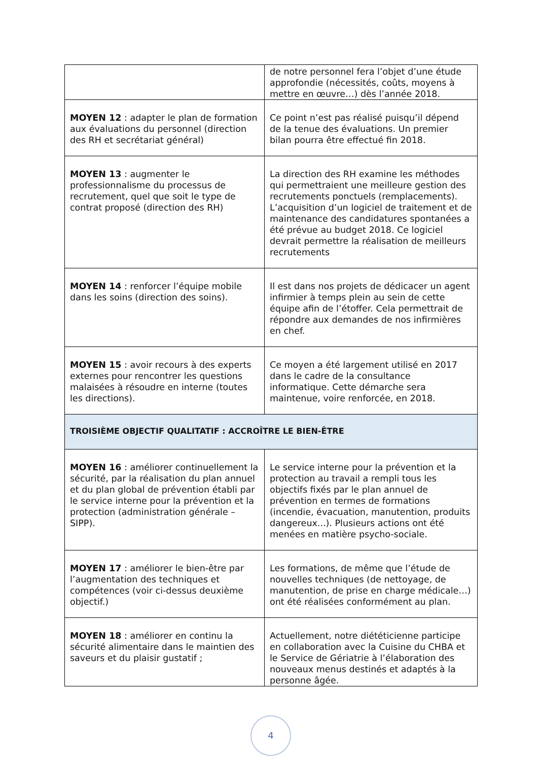| | de notre personnel fera l’objet d’une étude approfondie (nécessités, coûts, moyens à mettre en œuvre…) dès l’année 2018. |
| MOYEN 12 : adapter le plan de formation aux évaluations du personnel (direction des RH et secrétariat général) | Ce point n’est pas réalisé puisqu’il dépend de la tenue des évaluations. Un premier bilan pourra être effectué fin 2018. |
| MOYEN 13 : augmenter le professionnalisme du processus de recrutement, quel que soit le type de contrat proposé (direction des RH) | La direction des RH examine les méthodes qui permettraient une meilleure gestion des recrutements ponctuels (remplacements). L’acquisition d’un logiciel de traitement et de maintenance des candidatures spontanées a été prévue au budget 2018. Ce logiciel devrait permettre la réalisation de meilleurs recrutements |
| MOYEN 14 : renforcer l’équipe mobile dans les soins (direction des soins). | Il est dans nos projets de dédicacer un agent infirmier à temps plein au sein de cette équipe afin de l’étoffer. Cela permettrait de répondre aux demandes de nos infirmières en chef. |
| MOYEN 15 : avoir recours à des experts externes pour rencontrer les questions malaisées à résoudre en interne (toutes les directions). | Ce moyen a été largement utilisé en 2017 dans le cadre de la consultance informatique. Cette démarche sera maintenue, voire renforcée, en 2018. |
| TROISIÈME OBJECTIF QUALITATIF : ACCROÎTRE LE BIEN-ÊTRE | |
| MOYEN 16 : améliorer continuellement la sécurité, par la réalisation du plan annuel et du plan global de prévention établi par le service interne pour la prévention et la protection (administration générale – SIPP). | Le service interne pour la prévention et la protection au travail a rempli tous les objectifs fixés par le plan annuel de prévention en termes de formations (incendie, évacuation, manutention, produits dangereux...). Plusieurs actions ont été menées en matière psycho-sociale. |
| MOYEN 17 : améliorer le bien-être par l’augmentation des techniques et compétences (voir ci-dessus deuxième objectif.) | Les formations, de même que l’étude de nouvelles techniques (de nettoyage, de manutention, de prise en charge médicale…) ont été réalisées conformément au plan. |
| MOYEN 18 : améliorer en continu la sécurité alimentaire dans le maintien des saveurs et du plaisir gustatif ; | Actuellement, notre diététicienne participe en collaboration avec la Cuisine du CHBA et le Service de Gériatrie à l’élaboration des nouveaux menus destinés et adaptés à la personne âgée. |
4